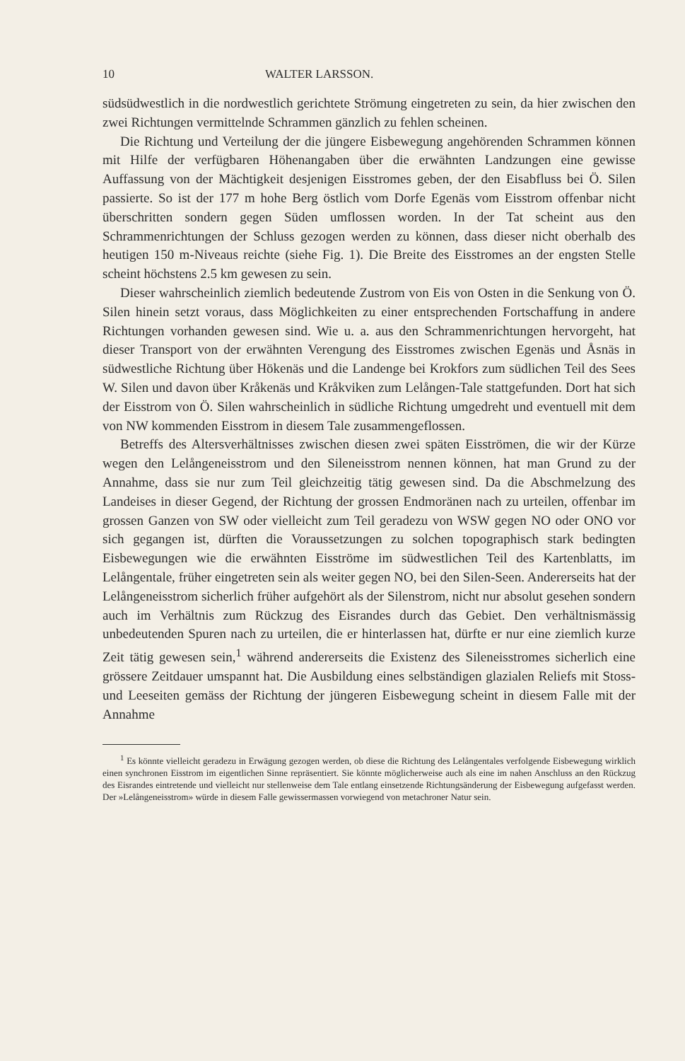10 WALTER LARSSON.
südsüdwestlich in die nordwestlich gerichtete Strömung eingetreten zu sein, da hier zwischen den zwei Richtungen vermittelnde Schrammen gänzlich zu fehlen scheinen.
Die Richtung und Verteilung der die jüngere Eisbewegung angehörenden Schrammen können mit Hilfe der verfügbaren Höhenangaben über die erwähnten Landzungen eine gewisse Auffassung von der Mächtigkeit desjenigen Eisstromes geben, der den Eisabfluss bei Ö. Silen passierte. So ist der 177 m hohe Berg östlich vom Dorfe Egenäs vom Eisstrom offenbar nicht überschritten sondern gegen Süden umflossen worden. In der Tat scheint aus den Schrammenrichtungen der Schluss gezogen werden zu können, dass dieser nicht oberhalb des heutigen 150 m-Niveaus reichte (siehe Fig. 1). Die Breite des Eisstromes an der engsten Stelle scheint höchstens 2.5 km gewesen zu sein.
Dieser wahrscheinlich ziemlich bedeutende Zustrom von Eis von Osten in die Senkung von Ö. Silen hinein setzt voraus, dass Möglichkeiten zu einer entsprechenden Fortschaffung in andere Richtungen vorhanden gewesen sind. Wie u. a. aus den Schrammenrichtungen hervorgeht, hat dieser Transport von der erwähnten Verengung des Eisstromes zwischen Egenäs und Åsnäs in südwestliche Richtung über Hökenäs und die Landenge bei Krokfors zum südlichen Teil des Sees W. Silen und davon über Kråkenäs und Kråkviken zum Lelången-Tale stattgefunden. Dort hat sich der Eisstrom von Ö. Silen wahrscheinlich in südliche Richtung umgedreht und eventuell mit dem von NW kommenden Eisstrom in diesem Tale zusammengeflossen.
Betreffs des Altersverhältnisses zwischen diesen zwei späten Eisströmen, die wir der Kürze wegen den Lelångeneisstrom und den Sileneisstrom nennen können, hat man Grund zu der Annahme, dass sie nur zum Teil gleichzeitig tätig gewesen sind. Da die Abschmelzung des Landeises in dieser Gegend, der Richtung der grossen Endmoränen nach zu urteilen, offenbar im grossen Ganzen von SW oder vielleicht zum Teil geradezu von WSW gegen NO oder ONO vor sich gegangen ist, dürften die Voraussetzungen zu solchen topographisch stark bedingten Eisbewegungen wie die erwähnten Eisströme im südwestlichen Teil des Kartenblatts, im Lelångentale, früher eingetreten sein als weiter gegen NO, bei den Silen-Seen. Andererseits hat der Lelångeneisstrom sicherlich früher aufgehört als der Silenstrom, nicht nur absolut gesehen sondern auch im Verhältnis zum Rückzug des Eisrandes durch das Gebiet. Den verhältnismässig unbedeutenden Spuren nach zu urteilen, die er hinterlassen hat, dürfte er nur eine ziemlich kurze Zeit tätig gewesen sein,<sup>1</sup> während andererseits die Existenz des Sileneisstromes sicherlich eine grössere Zeitdauer umspannt hat. Die Ausbildung eines selbständigen glazialen Reliefs mit Stoss- und Leeseiten gemäss der Richtung der jüngeren Eisbewegung scheint in diesem Falle mit der Annahme
<sup>1</sup> Es könnte vielleicht geradezu in Erwägung gezogen werden, ob diese die Richtung des Lelångentales verfolgende Eisbewegung wirklich einen synchronen Eisstrom im eigentlichen Sinne repräsentiert. Sie könnte möglicherweise auch als eine im nahen Anschluss an den Rückzug des Eisrandes eintretende und vielleicht nur stellenweise dem Tale entlang einsetzende Richtungsänderung der Eisbewegung aufgefasst werden. Der »Lelångeneisstrom» würde in diesem Falle gewissermassen vorwiegend von metachroner Natur sein.